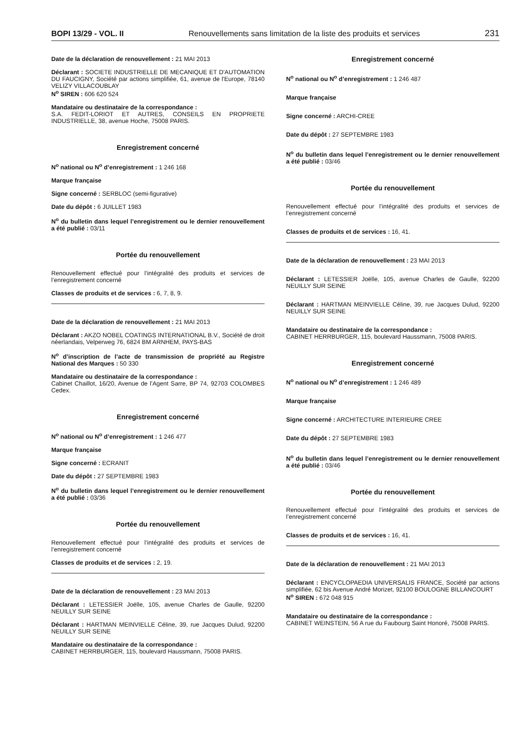BOPI 13/29 - VOL. II Renouvellements sans limitation de la liste des produits et services 231
Date de la déclaration de renouvellement : 21 MAI 2013
Déclarant : SOCIETE INDUSTRIELLE DE MECANIQUE ET D'AUTOMATION DU FAUCIGNY, Société par actions simplifiée, 61, avenue de l'Europe, 78140 VELIZY VILLACOUBLAY
N<sup>o</sup> SIREN : 606 620 524
Mandataire ou destinataire de la correspondance :
S.A. FEDIT-LORIOT ET AUTRES, CONSEILS EN PROPRIETE INDUSTRIELLE, 38, avenue Hoche, 75008 PARIS.
Enregistrement concerné
N<sup>o</sup> national ou N<sup>o</sup> d’enregistrement : 1 246 168
Marque française
Signe concerné : SERBLOC (semi-figurative)
Date du dépôt : 6 JUILLET 1983
N<sup>o</sup> du bulletin dans lequel l’enregistrement ou le dernier renouvellement a été publié : 03/11
Portée du renouvellement
Renouvellement effectué pour l’intégralité des produits et services de l’enregistrement concerné
Classes de produits et de services : 6, 7, 8, 9.
Date de la déclaration de renouvellement : 21 MAI 2013
Déclarant : AKZO NOBEL COATINGS INTERNATIONAL B.V., Société de droit néerlandais, Velperweg 76, 6824 BM ARNHEM, PAYS-BAS
N<sup>o</sup> d’inscription de l’acte de transmission de propriété au Registre National des Marques : 50 330
Mandataire ou destinataire de la correspondance :
Cabinet Chaillot, 16/20, Avenue de l'Agent Sarre, BP 74, 92703 COLOMBES Cedex.
Enregistrement concerné
N<sup>o</sup> national ou N<sup>o</sup> d’enregistrement : 1 246 477
Marque française
Signe concerné : ECRANIT
Date du dépôt : 27 SEPTEMBRE 1983
N<sup>o</sup> du bulletin dans lequel l’enregistrement ou le dernier renouvellement a été publié : 03/36
Portée du renouvellement
Renouvellement effectué pour l’intégralité des produits et services de l’enregistrement concerné
Classes de produits et de services : 2, 19.
Date de la déclaration de renouvellement : 23 MAI 2013
Déclarant : LETESSIER Joëlle, 105, avenue Charles de Gaulle, 92200 NEUILLY SUR SEINE
Déclarant : HARTMAN MEINVIELLE Céline, 39, rue Jacques Dulud, 92200 NEUILLY SUR SEINE
Mandataire ou destinataire de la correspondance :
CABINET HERRBURGER, 115, boulevard Haussmann, 75008 PARIS.
Enregistrement concerné
N<sup>o</sup> national ou N<sup>o</sup> d’enregistrement : 1 246 487
Marque française
Signe concerné : ARCHI-CREE
Date du dépôt : 27 SEPTEMBRE 1983
N<sup>o</sup> du bulletin dans lequel l’enregistrement ou le dernier renouvellement a été publié : 03/46
Portée du renouvellement
Renouvellement effectué pour l’intégralité des produits et services de l’enregistrement concerné
Classes de produits et de services : 16, 41.
Date de la déclaration de renouvellement : 23 MAI 2013
Déclarant : LETESSIER Joëlle, 105, avenue Charles de Gaulle, 92200 NEUILLY SUR SEINE
Déclarant : HARTMAN MEINVIELLE Céline, 39, rue Jacques Dulud, 92200 NEUILLY SUR SEINE
Mandataire ou destinataire de la correspondance :
CABINET HERRBURGER, 115, boulevard Haussmann, 75008 PARIS.
Enregistrement concerné
N<sup>o</sup> national ou N<sup>o</sup> d’enregistrement : 1 246 489
Marque française
Signe concerné : ARCHITECTURE INTERIEURE CREE
Date du dépôt : 27 SEPTEMBRE 1983
N<sup>o</sup> du bulletin dans lequel l’enregistrement ou le dernier renouvellement a été publié : 03/46
Portée du renouvellement
Renouvellement effectué pour l’intégralité des produits et services de l’enregistrement concerné
Classes de produits et de services : 16, 41.
Date de la déclaration de renouvellement : 21 MAI 2013
Déclarant : ENCYCLOPAEDIA UNIVERSALIS FRANCE, Société par actions simplifiée, 62 bis Avenue André Morizet, 92100 BOULOGNE BILLANCOURT
N<sup>o</sup> SIREN : 672 048 915
Mandataire ou destinataire de la correspondance :
CABINET WEINSTEIN, 56 A rue du Faubourg Saint Honoré, 75008 PARIS.